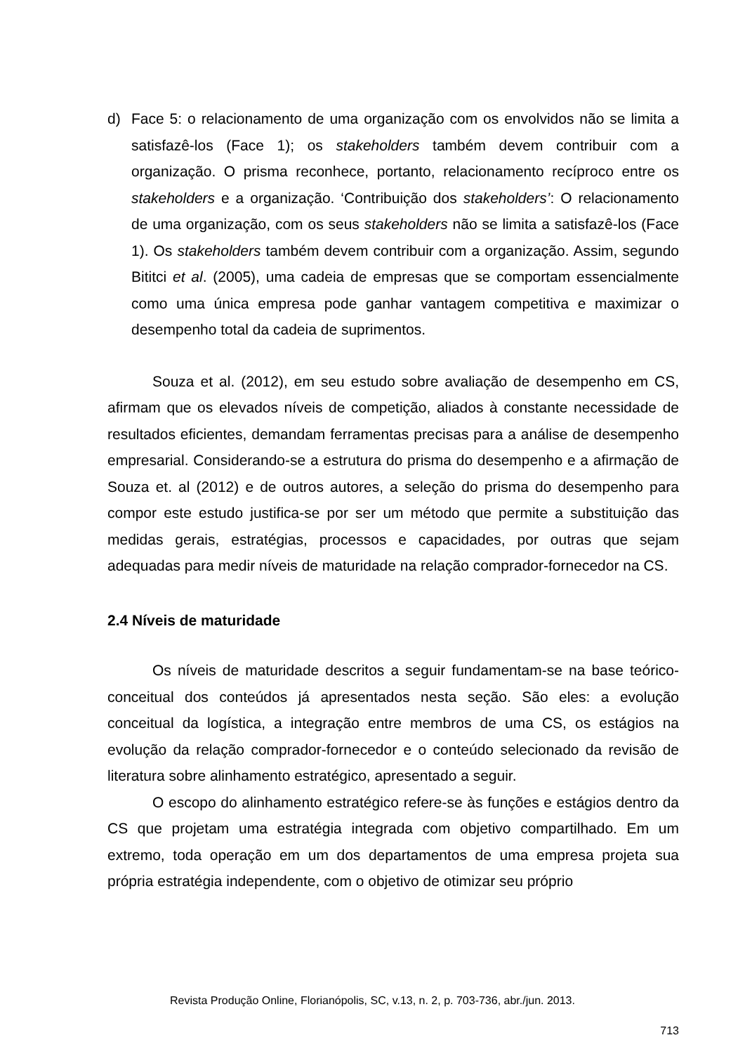d) Face 5: o relacionamento de uma organização com os envolvidos não se limita a satisfazê-los (Face 1); os stakeholders também devem contribuir com a organização. O prisma reconhece, portanto, relacionamento recíproco entre os stakeholders e a organização. ‘Contribuição dos stakeholders’: O relacionamento de uma organização, com os seus stakeholders não se limita a satisfazê-los (Face 1). Os stakeholders também devem contribuir com a organização. Assim, segundo Bititci et al. (2005), uma cadeia de empresas que se comportam essencialmente como uma única empresa pode ganhar vantagem competitiva e maximizar o desempenho total da cadeia de suprimentos.
Souza et al. (2012), em seu estudo sobre avaliação de desempenho em CS, afirmam que os elevados níveis de competição, aliados à constante necessidade de resultados eficientes, demandam ferramentas precisas para a análise de desempenho empresarial. Considerando-se a estrutura do prisma do desempenho e a afirmação de Souza et. al (2012) e de outros autores, a seleção do prisma do desempenho para compor este estudo justifica-se por ser um método que permite a substituição das medidas gerais, estratégias, processos e capacidades, por outras que sejam adequadas para medir níveis de maturidade na relação comprador-fornecedor na CS.
2.4 Níveis de maturidade
Os níveis de maturidade descritos a seguir fundamentam-se na base teórico-conceitual dos conteúdos já apresentados nesta seção. São eles: a evolução conceitual da logística, a integração entre membros de uma CS, os estágios na evolução da relação comprador-fornecedor e o conteúdo selecionado da revisão de literatura sobre alinhamento estratégico, apresentado a seguir.
O escopo do alinhamento estratégico refere-se às funções e estágios dentro da CS que projetam uma estratégia integrada com objetivo compartilhado. Em um extremo, toda operação em um dos departamentos de uma empresa projeta sua própria estratégia independente, com o objetivo de otimizar seu próprio
Revista Produção Online, Florianópolis, SC, v.13, n. 2, p. 703-736, abr./jun. 2013.
713